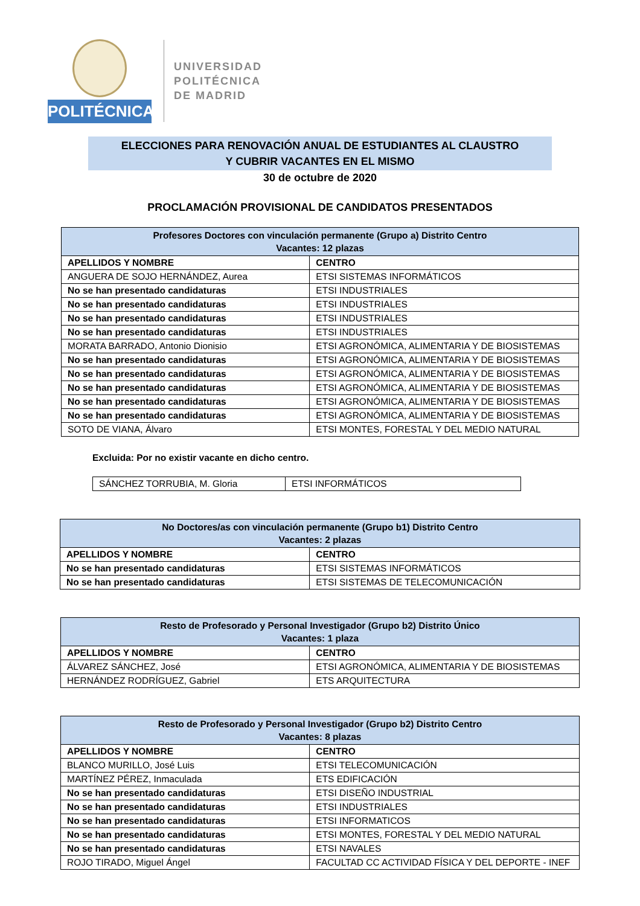POLITÉCNICA
UNIVERSIDAD
POLITÉCNICA
DE MADRID
ELECCIONES PARA RENOVACIÓN ANUAL DE ESTUDIANTES AL CLAUSTRO
Y CUBRIR VACANTES EN EL MISMO
30 de octubre de 2020
PROCLAMACIÓN PROVISIONAL DE CANDIDATOS PRESENTADOS
| Profesores Doctores con vinculación permanente (Grupo a) Distrito Centro Vacantes: 12 plazas | |
| --- | --- |
| APELLIDOS Y NOMBRE | CENTRO |
| ANGUERA DE SOJO HERNÁNDEZ, Aurea | ETSI SISTEMAS INFORMÁTICOS |
| No se han presentado candidaturas | ETSI INDUSTRIALES |
| No se han presentado candidaturas | ETSI INDUSTRIALES |
| No se han presentado candidaturas | ETSI INDUSTRIALES |
| No se han presentado candidaturas | ETSI INDUSTRIALES |
| MORATA BARRADO, Antonio Dionisio | ETSI AGRONÓMICA, ALIMENTARIA Y DE BIOSISTEMAS |
| No se han presentado candidaturas | ETSI AGRONÓMICA, ALIMENTARIA Y DE BIOSISTEMAS |
| No se han presentado candidaturas | ETSI AGRONÓMICA, ALIMENTARIA Y DE BIOSISTEMAS |
| No se han presentado candidaturas | ETSI AGRONÓMICA, ALIMENTARIA Y DE BIOSISTEMAS |
| No se han presentado candidaturas | ETSI AGRONÓMICA, ALIMENTARIA Y DE BIOSISTEMAS |
| No se han presentado candidaturas | ETSI AGRONÓMICA, ALIMENTARIA Y DE BIOSISTEMAS |
| SOTO DE VIANA, Álvaro | ETSI MONTES, FORESTAL Y DEL MEDIO NATURAL |
Excluida: Por no existir vacante en dicho centro.
| SÁNCHEZ TORRUBIA, M. Gloria | ETSI INFORMÁTICOS |
| No Doctores/as con vinculación permanente (Grupo b1) Distrito Centro Vacantes: 2 plazas | |
| --- | --- |
| APELLIDOS Y NOMBRE | CENTRO |
| No se han presentado candidaturas | ETSI SISTEMAS INFORMÁTICOS |
| No se han presentado candidaturas | ETSI SISTEMAS DE TELECOMUNICACIÓN |
| Resto de Profesorado y Personal Investigador (Grupo b2) Distrito Único Vacantes: 1 plaza | |
| --- | --- |
| APELLIDOS Y NOMBRE | CENTRO |
| ÁLVAREZ SÁNCHEZ, José | ETSI AGRONÓMICA, ALIMENTARIA Y DE BIOSISTEMAS |
| HERNÁNDEZ RODRÍGUEZ, Gabriel | ETS ARQUITECTURA |
| Resto de Profesorado y Personal Investigador (Grupo b2) Distrito Centro Vacantes: 8 plazas | |
| --- | --- |
| APELLIDOS Y NOMBRE | CENTRO |
| BLANCO MURILLO, José Luis | ETSI TELECOMUNICACIÓN |
| MARTÍNEZ PÉREZ, Inmaculada | ETS EDIFICACIÓN |
| No se han presentado candidaturas | ETSI DISEÑO INDUSTRIAL |
| No se han presentado candidaturas | ETSI INDUSTRIALES |
| No se han presentado candidaturas | ETSI INFORMATICOS |
| No se han presentado candidaturas | ETSI MONTES, FORESTAL Y DEL MEDIO NATURAL |
| No se han presentado candidaturas | ETSI NAVALES |
| ROJO TIRADO, Miguel Ángel | FACULTAD CC ACTIVIDAD FÍSICA Y DEL DEPORTE - INEF |